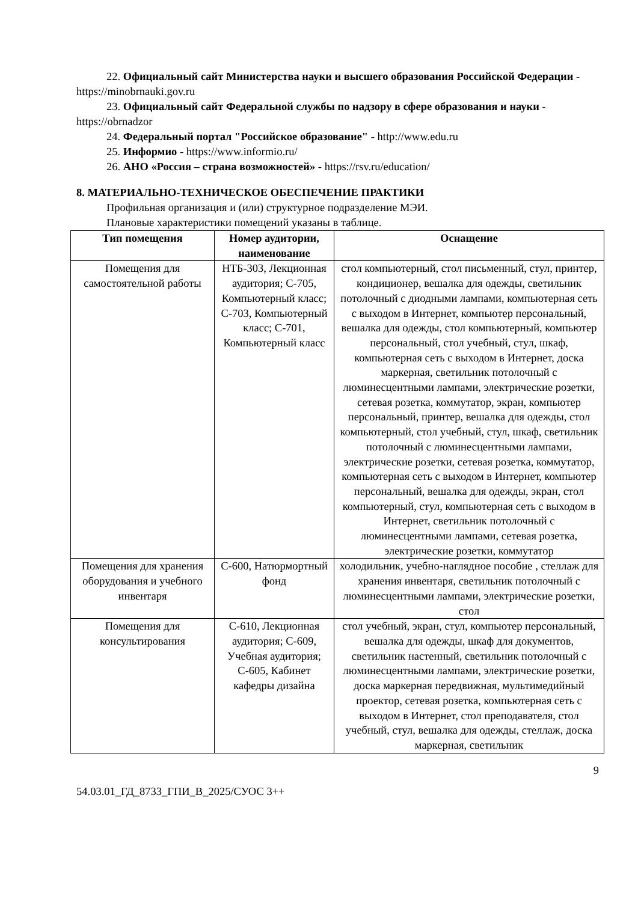22. Официальный сайт Министерства науки и высшего образования Российской Федерации - https://minobrnauki.gov.ru
23. Официальный сайт Федеральной службы по надзору в сфере образования и науки - https://obrnadzor
24. Федеральный портал "Российское образование" - http://www.edu.ru
25. Информио - https://www.informio.ru/
26. АНО «Россия – страна возможностей» - https://rsv.ru/education/
8. МАТЕРИАЛЬНО-ТЕХНИЧЕСКОЕ ОБЕСПЕЧЕНИЕ ПРАКТИКИ
Профильная организация и (или) структурное подразделение МЭИ.
Плановые характеристики помещений указаны в таблице.
| Тип помещения | Номер аудитории, наименование | Оснащение |
| --- | --- | --- |
| Помещения для самостоятельной работы | НТБ-303, Лекционная аудитория; С-705, Компьютерный класс; С-703, Компьютерный класс; С-701, Компьютерный класс | стол компьютерный, стол письменный, стул, принтер, кондиционер, вешалка для одежды, светильник потолочный с диодными лампами, компьютерная сеть с выходом в Интернет, компьютер персональный, вешалка для одежды, стол компьютерный, компьютер персональный, стол учебный, стул, шкаф, компьютерная сеть с выходом в Интернет, доска маркерная, светильник потолочный с люминесцентными лампами, электрические розетки, сетевая розетка, коммутатор, экран, компьютер персональный, принтер, вешалка для одежды, стол компьютерный, стол учебный, стул, шкаф, светильник потолочный с люминесцентными лампами, электрические розетки, сетевая розетка, коммутатор, компьютерная сеть с выходом в Интернет, компьютер персональный, вешалка для одежды, экран, стол компьютерный, стул, компьютерная сеть с выходом в Интернет, светильник потолочный с люминесцентными лампами, сетевая розетка, электрические розетки, коммутатор |
| Помещения для хранения оборудования и учебного инвентаря | С-600, Натюрмортный фонд | холодильник, учебно-наглядное пособие , стеллаж для хранения инвентаря, светильник потолочный с люминесцентными лампами, электрические розетки, стол |
| Помещения для консультирования | С-610, Лекционная аудитория; С-609, Учебная аудитория; С-605, Кабинет кафедры дизайна | стол учебный, экран, стул, компьютер персональный, вешалка для одежды, шкаф для документов, светильник настенный, светильник потолочный с люминесцентными лампами, электрические розетки, доска маркерная передвижная, мультимедийный проектор, сетевая розетка, компьютерная сеть с выходом в Интернет, стол преподавателя, стол учебный, стул, вешалка для одежды, стеллаж, доска маркерная, светильник |
9
54.03.01_ГД_8733_ГПИ_В_2025/СУОС 3++